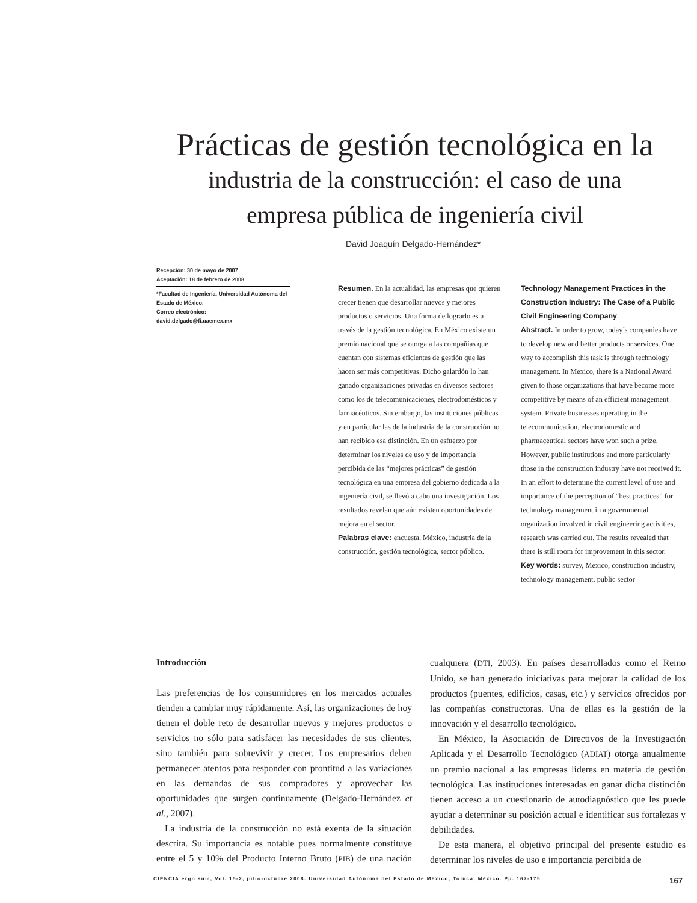Prácticas de gestión tecnológica en la
industria de la construcción: el caso de una
empresa pública de ingeniería civil
David Joaquín Delgado-Hernández*
Recepción: 30 de mayo de 2007
Aceptación: 18 de febrero de 2008
*Facultad de Ingeniería, Universidad Autónoma del Estado de México.
Correo electrónico:
david.delgado@fi.uaemex.mx
Resumen. En la actualidad, las empresas que quieren crecer tienen que desarrollar nuevos y mejores productos o servicios. Una forma de lograrlo es a través de la gestión tecnológica. En México existe un premio nacional que se otorga a las compañías que cuentan con sistemas eficientes de gestión que las hacen ser más competitivas. Dicho galardón lo han ganado organizaciones privadas en diversos sectores como los de telecomunicaciones, electrodomésticos y farmacéuticos. Sin embargo, las instituciones públicas y en particular las de la industria de la construcción no han recibido esa distinción. En un esfuerzo por determinar los niveles de uso y de importancia percibida de las “mejores prácticas” de gestión tecnológica en una empresa del gobierno dedicada a la ingeniería civil, se llevó a cabo una investigación. Los resultados revelan que aún existen oportunidades de mejora en el sector.
Palabras clave: encuesta, México, industria de la construcción, gestión tecnológica, sector público.
Technology Management Practices in the Construction Industry: The Case of a Public Civil Engineering Company
Abstract. In order to grow, today’s companies have to develop new and better products or services. One way to accomplish this task is through technology management. In Mexico, there is a National Award given to those organizations that have become more competitive by means of an efficient management system. Private businesses operating in the telecommunication, electrodomestic and pharmaceutical sectors have won such a prize. However, public institutions and more particularly those in the construction industry have not received it. In an effort to determine the current level of use and importance of the perception of “best practices” for technology management in a governmental organization involved in civil engineering activities, research was carried out. The results revealed that there is still room for improvement in this sector.
Key words: survey, Mexico, construction industry, technology management, public sector
Introducción
Las preferencias de los consumidores en los mercados actuales tienden a cambiar muy rápidamente. Así, las organizaciones de hoy tienen el doble reto de desarrollar nuevos y mejores productos o servicios no sólo para satisfacer las necesidades de sus clientes, sino también para sobrevivir y crecer. Los empresarios deben permanecer atentos para responder con prontitud a las variaciones en las demandas de sus compradores y aprovechar las oportunidades que surgen continuamente (Delgado-Hernández et al., 2007).
La industria de la construcción no está exenta de la situación descrita. Su importancia es notable pues normalmente constituye entre el 5 y 10% del Producto Interno Bruto (PIB) de una nación cualquiera (DTI, 2003). En países desarrollados como el Reino Unido, se han generado iniciativas para mejorar la calidad de los productos (puentes, edificios, casas, etc.) y servicios ofrecidos por las compañías constructoras. Una de ellas es la gestión de la innovación y el desarrollo tecnológico.
En México, la Asociación de Directivos de la Investigación Aplicada y el Desarrollo Tecnológico (ADIAT) otorga anualmente un premio nacional a las empresas líderes en materia de gestión tecnológica. Las instituciones interesadas en ganar dicha distinción tienen acceso a un cuestionario de autodiagnóstico que les puede ayudar a determinar su posición actual e identificar sus fortalezas y debilidades.
De esta manera, el objetivo principal del presente estudio es determinar los niveles de uso e importancia percibida de
CIENCIA ergo sum, Vol. 15-2, julio-octubre 2008. Universidad Autónoma del Estado de México, Toluca, México. Pp. 167-175 167